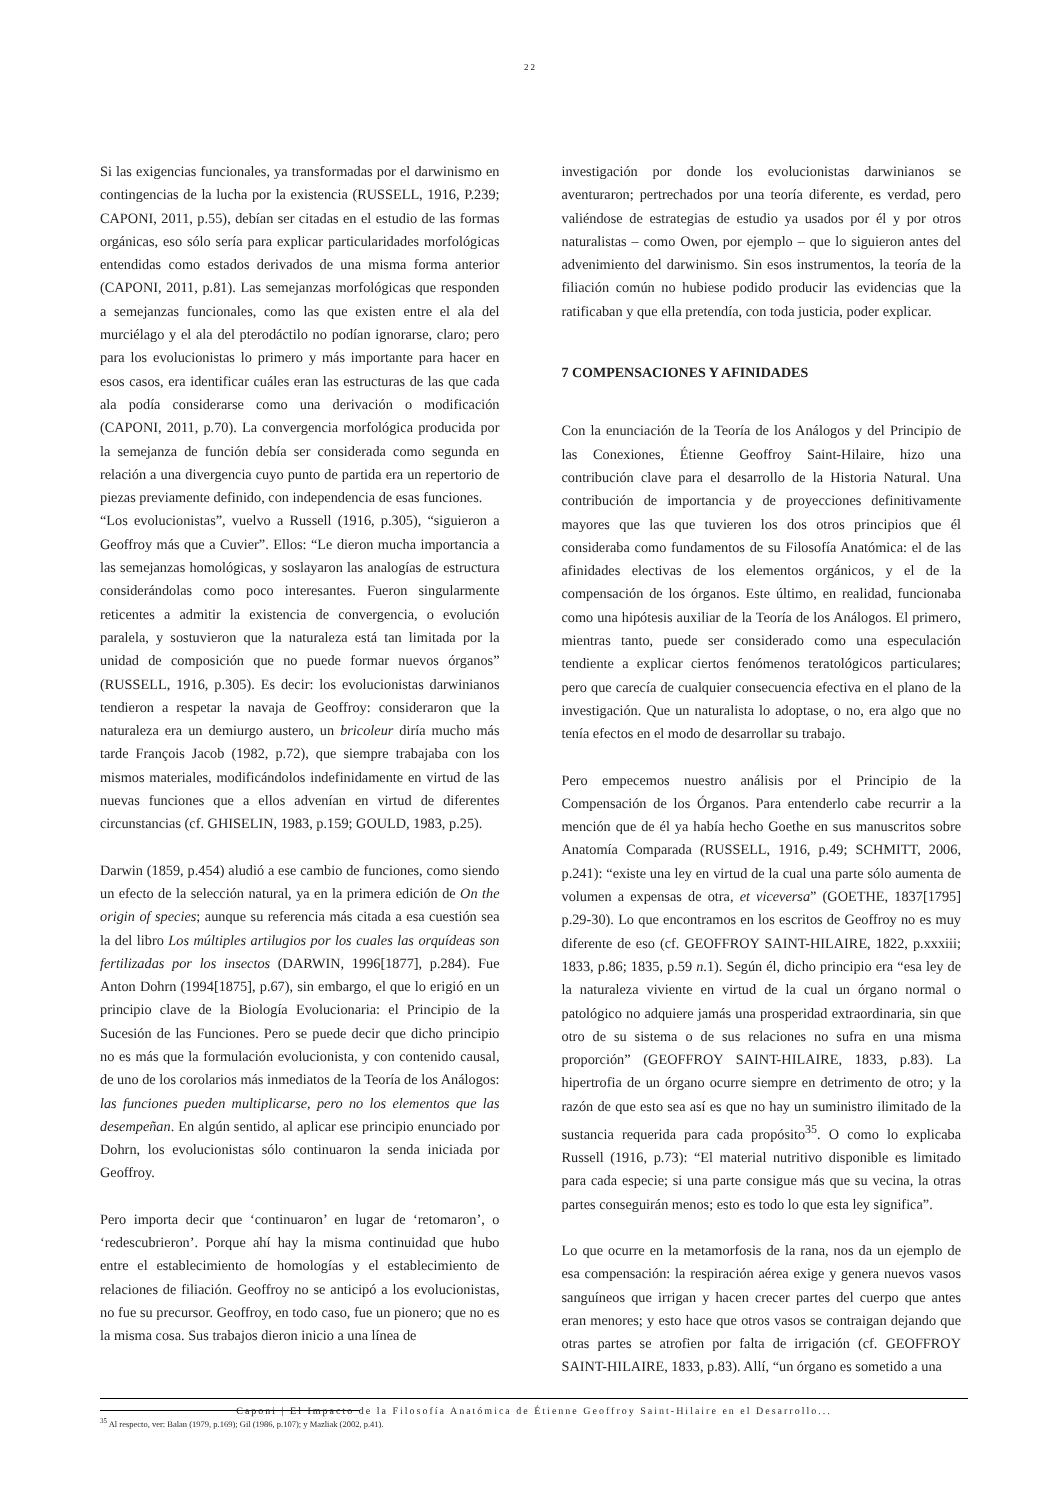22
Si las exigencias funcionales, ya transformadas por el darwinismo en contingencias de la lucha por la existencia (RUSSELL, 1916, P.239; CAPONI, 2011, p.55), debían ser citadas en el estudio de las formas orgánicas, eso sólo sería para explicar particularidades morfológicas entendidas como estados derivados de una misma forma anterior (CAPONI, 2011, p.81). Las semejanzas morfológicas que responden a semejanzas funcionales, como las que existen entre el ala del murciélago y el ala del pterodáctilo no podían ignorarse, claro; pero para los evolucionistas lo primero y más importante para hacer en esos casos, era identificar cuáles eran las estructuras de las que cada ala podía considerarse como una derivación o modificación (CAPONI, 2011, p.70). La convergencia morfológica producida por la semejanza de función debía ser considerada como segunda en relación a una divergencia cuyo punto de partida era un repertorio de piezas previamente definido, con independencia de esas funciones.
“Los evolucionistas”, vuelvo a Russell (1916, p.305), “siguieron a Geoffroy más que a Cuvier”. Ellos: “Le dieron mucha importancia a las semejanzas homológicas, y soslayaron las analogías de estructura considerándolas como poco interesantes. Fueron singularmente reticentes a admitir la existencia de convergencia, o evolución paralela, y sostuvieron que la naturaleza está tan limitada por la unidad de composición que no puede formar nuevos órganos” (RUSSELL, 1916, p.305). Es decir: los evolucionistas darwinianos tendieron a respetar la navaja de Geoffroy: consideraron que la naturaleza era un demiurgo austero, un bricoleur diría mucho más tarde François Jacob (1982, p.72), que siempre trabajaba con los mismos materiales, modificándolos indefinidamente en virtud de las nuevas funciones que a ellos advenían en virtud de diferentes circunstancias (cf. GHISELIN, 1983, p.159; GOULD, 1983, p.25).
Darwin (1859, p.454) aludió a ese cambio de funciones, como siendo un efecto de la selección natural, ya en la primera edición de On the origin of species; aunque su referencia más citada a esa cuestión sea la del libro Los múltiples artilugios por los cuales las orquídeas son fertilizadas por los insectos (DARWIN, 1996[1877], p.284). Fue Anton Dohrn (1994[1875], p.67), sin embargo, el que lo erigió en un principio clave de la Biología Evolucionaria: el Principio de la Sucesión de las Funciones. Pero se puede decir que dicho principio no es más que la formulación evolucionista, y con contenido causal, de uno de los corolarios más inmediatos de la Teoría de los Análogos: las funciones pueden multiplicarse, pero no los elementos que las desempeñan. En algún sentido, al aplicar ese principio enunciado por Dohrn, los evolucionistas sólo continuaron la senda iniciada por Geoffroy.
Pero importa decir que ‘continuaron’ en lugar de ‘retomaron’, o ‘redescubrieron’. Porque ahí hay la misma continuidad que hubo entre el establecimiento de homologías y el establecimiento de relaciones de filiación. Geoffroy no se anticipó a los evolucionistas, no fue su precursor. Geoffroy, en todo caso, fue un pionero; que no es la misma cosa. Sus trabajos dieron inicio a una línea de
investigación por donde los evolucionistas darwinianos se aventuraron; pertrechados por una teoría diferente, es verdad, pero valiéndose de estrategias de estudio ya usados por él y por otros naturalistas – como Owen, por ejemplo – que lo siguieron antes del advenimiento del darwinismo. Sin esos instrumentos, la teoría de la filiación común no hubiese podido producir las evidencias que la ratificaban y que ella pretendía, con toda justicia, poder explicar.
7 COMPENSACIONES Y AFINIDADES
Con la enunciación de la Teoría de los Análogos y del Principio de las Conexiones, Étienne Geoffroy Saint-Hilaire, hizo una contribución clave para el desarrollo de la Historia Natural. Una contribución de importancia y de proyecciones definitivamente mayores que las que tuvieren los dos otros principios que él consideraba como fundamentos de su Filosofía Anatómica: el de las afinidades electivas de los elementos orgánicos, y el de la compensación de los órganos. Este último, en realidad, funcionaba como una hipótesis auxiliar de la Teoría de los Análogos. El primero, mientras tanto, puede ser considerado como una especulación tendiente a explicar ciertos fenómenos teratológicos particulares; pero que carecía de cualquier consecuencia efectiva en el plano de la investigación. Que un naturalista lo adoptase, o no, era algo que no tenía efectos en el modo de desarrollar su trabajo.
Pero empecemos nuestro análisis por el Principio de la Compensación de los Órganos. Para entenderlo cabe recurrir a la mención que de él ya había hecho Goethe en sus manuscritos sobre Anatomía Comparada (RUSSELL, 1916, p.49; SCHMITT, 2006, p.241): “existe una ley en virtud de la cual una parte sólo aumenta de volumen a expensas de otra, et viceversa” (GOETHE, 1837[1795] p.29-30). Lo que encontramos en los escritos de Geoffroy no es muy diferente de eso (cf. GEOFFROY SAINT-HILAIRE, 1822, p.xxxiii; 1833, p.86; 1835, p.59 n.1). Según él, dicho principio era “esa ley de la naturaleza viviente en virtud de la cual un órgano normal o patológico no adquiere jamás una prosperidad extraordinaria, sin que otro de su sistema o de sus relaciones no sufra en una misma proporción” (GEOFFROY SAINT-HILAIRE, 1833, p.83). La hipertrofia de un órgano ocurre siempre en detrimento de otro; y la razón de que esto sea así es que no hay un suministro ilimitado de la sustancia requerida para cada propósito<sup>35</sup>. O como lo explicaba Russell (1916, p.73): “El material nutritivo disponible es limitado para cada especie; si una parte consigue más que su vecina, la otras partes conseguirán menos; esto es todo lo que esta ley significa”.
Lo que ocurre en la metamorfosis de la rana, nos da un ejemplo de esa compensación: la respiración aérea exige y genera nuevos vasos sanguíneos que irrigan y hacen crecer partes del cuerpo que antes eran menores; y esto hace que otros vasos se contraigan dejando que otras partes se atrofien por falta de irrigación (cf. GEOFFROY SAINT-HILAIRE, 1833, p.83). Allí, “un órgano es sometido a una
<sup>35</sup> Al respecto, ver: Balan (1979, p.169); Gil (1986, p.107); y Mazliak (2002, p.41).
Caponi | El Impacto de la Filosofía Anatómica de Étienne Geoffroy Saint-Hilaire en el Desarrollo...